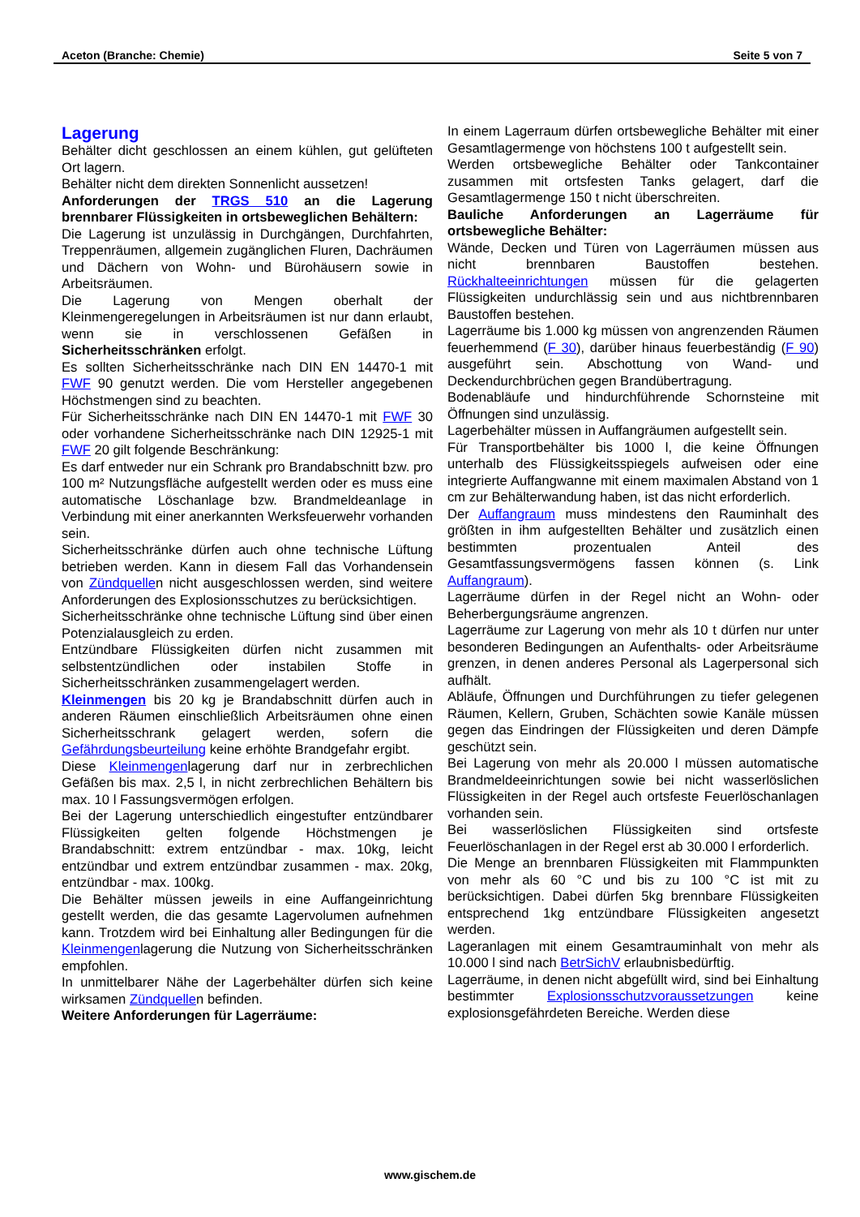Aceton (Branche: Chemie) Seite 5 von 7
Lagerung
Behälter dicht geschlossen an einem kühlen, gut gelüfteten Ort lagern.
Behälter nicht dem direkten Sonnenlicht aussetzen!
Anforderungen der TRGS 510 an die Lagerung brennbarer Flüssigkeiten in ortsbeweglichen Behältern:
Die Lagerung ist unzulässig in Durchgängen, Durchfahrten, Treppenräumen, allgemein zugänglichen Fluren, Dachräumen und Dächern von Wohn- und Bürohäusern sowie in Arbeitsräumen.
Die Lagerung von Mengen oberhalt der Kleinmengeregelungen in Arbeitsräumen ist nur dann erlaubt, wenn sie in verschlossenen Gefäßen in Sicherheitsschränken erfolgt.
Es sollten Sicherheitsschränke nach DIN EN 14470-1 mit FWF 90 genutzt werden. Die vom Hersteller angegebenen Höchstmengen sind zu beachten.
Für Sicherheitsschränke nach DIN EN 14470-1 mit FWF 30 oder vorhandene Sicherheitsschränke nach DIN 12925-1 mit FWF 20 gilt folgende Beschränkung:
Es darf entweder nur ein Schrank pro Brandabschnitt bzw. pro 100 m² Nutzungsfläche aufgestellt werden oder es muss eine automatische Löschanlage bzw. Brandmeldeanlage in Verbindung mit einer anerkannten Werksfeuerwehr vorhanden sein.
Sicherheitsschränke dürfen auch ohne technische Lüftung betrieben werden. Kann in diesem Fall das Vorhandensein von Zündquellen nicht ausgeschlossen werden, sind weitere Anforderungen des Explosionsschutzes zu berücksichtigen.
Sicherheitsschränke ohne technische Lüftung sind über einen Potenzialausgleich zu erden.
Entzündbare Flüssigkeiten dürfen nicht zusammen mit selbstentzündlichen oder instabilen Stoffe in Sicherheitsschränken zusammengelagert werden.
Kleinmengen bis 20 kg je Brandabschnitt dürfen auch in anderen Räumen einschließlich Arbeitsräumen ohne einen Sicherheitsschrank gelagert werden, sofern die Gefährdungsbeurteilung keine erhöhte Brandgefahr ergibt.
Diese Kleinmengenlagerung darf nur in zerbrechlichen Gefäßen bis max. 2,5 l, in nicht zerbrechlichen Behältern bis max. 10 l Fassungsvermögen erfolgen.
Bei der Lagerung unterschiedlich eingestufter entzündbarer Flüssigkeiten gelten folgende Höchstmengen je Brandabschnitt: extrem entzündbar - max. 10kg, leicht entzündbar und extrem entzündbar zusammen - max. 20kg, entzündbar - max. 100kg.
Die Behälter müssen jeweils in eine Auffangeinrichtung gestellt werden, die das gesamte Lagervolumen aufnehmen kann. Trotzdem wird bei Einhaltung aller Bedingungen für die Kleinmengenlagerung die Nutzung von Sicherheitsschränken empfohlen.
In unmittelbarer Nähe der Lagerbehälter dürfen sich keine wirksamen Zündquellen befinden.
Weitere Anforderungen für Lagerräume:
In einem Lagerraum dürfen ortsbewegliche Behälter mit einer Gesamtlagermenge von höchstens 100 t aufgestellt sein.
Werden ortsbewegliche Behälter oder Tankcontainer zusammen mit ortsfesten Tanks gelagert, darf die Gesamtlagermenge 150 t nicht überschreiten.
Bauliche Anforderungen an Lagerräume für ortsbewegliche Behälter:
Wände, Decken und Türen von Lagerräumen müssen aus nicht brennbaren Baustoffen bestehen. Rückhalteeinrichtungen müssen für die gelagerten Flüssigkeiten undurchlässig sein und aus nichtbrennbaren Baustoffen bestehen.
Lagerräume bis 1.000 kg müssen von angrenzenden Räumen feuerhemmend (F 30), darüber hinaus feuerbeständig (F 90) ausgeführt sein. Abschottung von Wand- und Deckendurchbrüchen gegen Brandübertragung.
Bodenabläufe und hindurchführende Schornsteine mit Öffnungen sind unzulässig.
Lagerbehälter müssen in Auffangräumen aufgestellt sein.
Für Transportbehälter bis 1000 l, die keine Öffnungen unterhalb des Flüssigkeitsspiegels aufweisen oder eine integrierte Auffangwanne mit einem maximalen Abstand von 1 cm zur Behälterwandung haben, ist das nicht erforderlich.
Der Auffangraum muss mindestens den Rauminhalt des größten in ihm aufgestellten Behälter und zusätzlich einen bestimmten prozentualen Anteil des Gesamtfassungsvermögens fassen können (s. Link Auffangraum).
Lagerräume dürfen in der Regel nicht an Wohn- oder Beherbergungsräume angrenzen.
Lagerräume zur Lagerung von mehr als 10 t dürfen nur unter besonderen Bedingungen an Aufenthalts- oder Arbeitsräume grenzen, in denen anderes Personal als Lagerpersonal sich aufhält.
Abläufe, Öffnungen und Durchführungen zu tiefer gelegenen Räumen, Kellern, Gruben, Schächten sowie Kanäle müssen gegen das Eindringen der Flüssigkeiten und deren Dämpfe geschützt sein.
Bei Lagerung von mehr als 20.000 l müssen automatische Brandmeldeeinrichtungen sowie bei nicht wasserlöslichen Flüssigkeiten in der Regel auch ortsfeste Feuerlöschanlagen vorhanden sein.
Bei wasserlöslichen Flüssigkeiten sind ortsfeste Feuerlöschanlagen in der Regel erst ab 30.000 l erforderlich.
Die Menge an brennbaren Flüssigkeiten mit Flammpunkten von mehr als 60 °C und bis zu 100 °C ist mit zu berücksichtigen. Dabei dürfen 5kg brennbare Flüssigkeiten entsprechend 1kg entzündbare Flüssigkeiten angesetzt werden.
Lageranlagen mit einem Gesamtrauminhalt von mehr als 10.000 l sind nach BetrSichV erlaubnisbedürftig.
Lagerräume, in denen nicht abgefüllt wird, sind bei Einhaltung bestimmter Explosionsschutzvoraussetzungen keine explosionsgefährdeten Bereiche. Werden diese
www.gischem.de